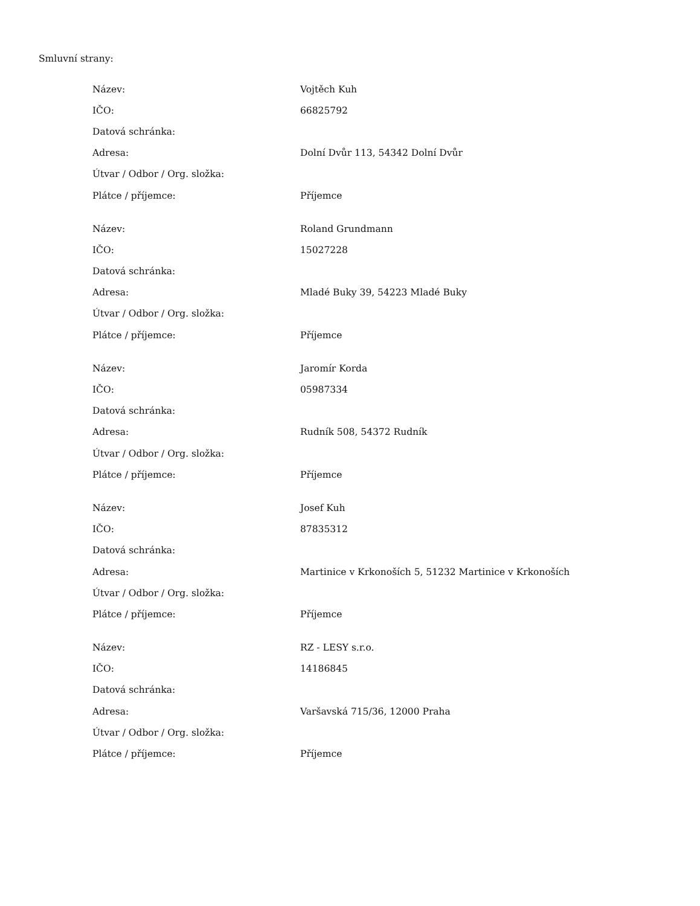Smluvní strany:
| Název: | Vojtěch Kuh |
| IČO: | 66825792 |
| Datová schránka: | |
| Adresa: | Dolní Dvůr 113, 54342 Dolní Dvůr |
| Útvar / Odbor / Org. složka: | |
| Plátce / příjemce: | Příjemce |
| Název: | Roland Grundmann |
| IČO: | 15027228 |
| Datová schránka: | |
| Adresa: | Mladé Buky 39, 54223 Mladé Buky |
| Útvar / Odbor / Org. složka: | |
| Plátce / příjemce: | Příjemce |
| Název: | Jaromír Korda |
| IČO: | 05987334 |
| Datová schránka: | |
| Adresa: | Rudník 508, 54372 Rudník |
| Útvar / Odbor / Org. složka: | |
| Plátce / příjemce: | Příjemce |
| Název: | Josef Kuh |
| IČO: | 87835312 |
| Datová schránka: | |
| Adresa: | Martinice v Krkonoších 5, 51232 Martinice v Krkonoších |
| Útvar / Odbor / Org. složka: | |
| Plátce / příjemce: | Příjemce |
| Název: | RZ - LESY s.r.o. |
| IČO: | 14186845 |
| Datová schránka: | |
| Adresa: | Varšavská 715/36, 12000 Praha |
| Útvar / Odbor / Org. složka: | |
| Plátce / příjemce: | Příjemce |